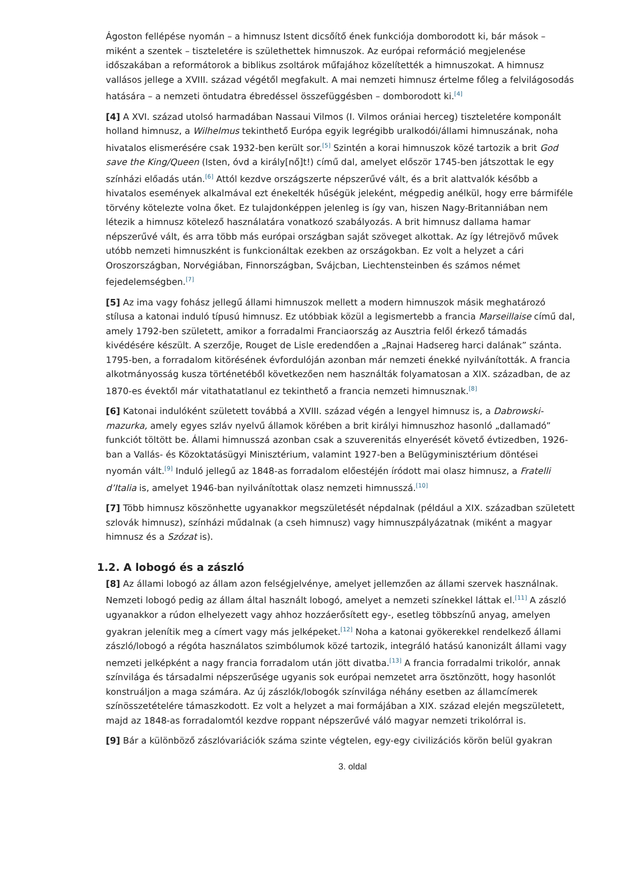Ágoston fellépése nyomán – a himnusz Istent dicsőítő ének funkciója domborodott ki, bár mások – miként a szentek – tiszteletére is születhettek himnuszok. Az európai reformáció megjelenése időszakában a reformátorok a biblikus zsoltárok műfajához közelítették a himnuszokat. A himnusz vallásos jellege a XVIII. század végétől megfakult. A mai nemzeti himnusz értelme főleg a felvilágosodás hatására – a nemzeti öntudatra ébredéssel összefüggésben – domborodott ki.<sup>[4]</sup>
[4] A XVI. század utolsó harmadában Nassaui Vilmos (I. Vilmos orániai herceg) tiszteletére komponált holland himnusz, a Wilhelmus tekinthető Európa egyik legrégibb uralkodói/állami himnuszának, noha hivatalos elismerésére csak 1932-ben került sor.<sup>[5]</sup> Szintén a korai himnuszok közé tartozik a brit God save the King/Queen (Isten, óvd a király[nő]t!) című dal, amelyet először 1745-ben játszottak le egy színházi előadás után.<sup>[6]</sup> Attól kezdve országszerte népszerűvé vált, és a brit alattvalók később a hivatalos események alkalmával ezt énekelték hűségük jeleként, mégpedig anélkül, hogy erre bármiféle törvény kötelezte volna őket. Ez tulajdonképpen jelenleg is így van, hiszen Nagy-Britanniában nem létezik a himnusz kötelező használatára vonatkozó szabályozás. A brit himnusz dallama hamar népszerűvé vált, és arra több más európai országban saját szöveget alkottak. Az így létrejövő művek utóbb nemzeti himnuszként is funkcionáltak ezekben az országokban. Ez volt a helyzet a cári Oroszországban, Norvégiában, Finnországban, Svájcban, Liechtensteinben és számos német fejedelemségben.<sup>[7]</sup>
[5] Az ima vagy fohász jellegű állami himnuszok mellett a modern himnuszok másik meghatározó stílusa a katonai induló típusú himnusz. Ez utóbbiak közül a legismertebb a francia Marseillaise című dal, amely 1792-ben született, amikor a forradalmi Franciaország az Ausztria felől érkező támadás kivédésére készült. A szerzője, Rouget de Lisle eredendően a „Rajnai Hadsereg harci dalának” szánta. 1795-ben, a forradalom kitörésének évfordulóján azonban már nemzeti énekké nyilvánították. A francia alkotmányosság kusza történetéből következően nem használták folyamatosan a XIX. században, de az 1870-es évektől már vitathatatlanul ez tekinthető a francia nemzeti himnusznak.<sup>[8]</sup>
[6] Katonai indulóként született továbbá a XVIII. század végén a lengyel himnusz is, a Dabrowski-mazurka, amely egyes szláv nyelvű államok körében a brit királyi himnuszhoz hasonló „dallamadó” funkciót töltött be. Állami himnusszá azonban csak a szuverenitás elnyerését követő évtizedben, 1926-ban a Vallás- és Közoktatásügyi Minisztérium, valamint 1927-ben a Belügyminisztérium döntései nyomán vált.<sup>[9]</sup> Induló jellegű az 1848-as forradalom előestéjén íródott mai olasz himnusz, a Fratelli d’Italia is, amelyet 1946-ban nyilvánítottak olasz nemzeti himnusszá.<sup>[10]</sup>
[7] Több himnusz köszönhette ugyanakkor megszületését népdalnak (például a XIX. században született szlovák himnusz), színházi műdalnak (a cseh himnusz) vagy himnuszpályázatnak (miként a magyar himnusz és a Szózat is).
1.2. A lobogó és a zászló
[8] Az állami lobogó az állam azon felségjelvénye, amelyet jellemzően az állami szervek használnak. Nemzeti lobogó pedig az állam által használt lobogó, amelyet a nemzeti színekkel láttak el.<sup>[11]</sup> A zászló ugyanakkor a rúdon elhelyezett vagy ahhoz hozzáerősített egy-, esetleg többszínű anyag, amelyen gyakran jelenítik meg a címert vagy más jelképeket.<sup>[12]</sup> Noha a katonai gyökerekkel rendelkező állami zászló/lobogó a régóta használatos szimbólumok közé tartozik, integráló hatású kanonizált állami vagy nemzeti jelképként a nagy francia forradalom után jött divatba.<sup>[13]</sup> A francia forradalmi trikolór, annak színvilága és társadalmi népszerűsége ugyanis sok európai nemzetet arra ösztönzött, hogy hasonlót konstruáljon a maga számára. Az új zászlók/lobogók színvilága néhány esetben az államcímerek színösszetételére támaszkodott. Ez volt a helyzet a mai formájában a XIX. század elején megszületett, majd az 1848-as forradalomtól kezdve roppant népszerűvé váló magyar nemzeti trikolórral is.
[9] Bár a különböző zászlóvariációk száma szinte végtelen, egy-egy civilizációs körön belül gyakran
3. oldal